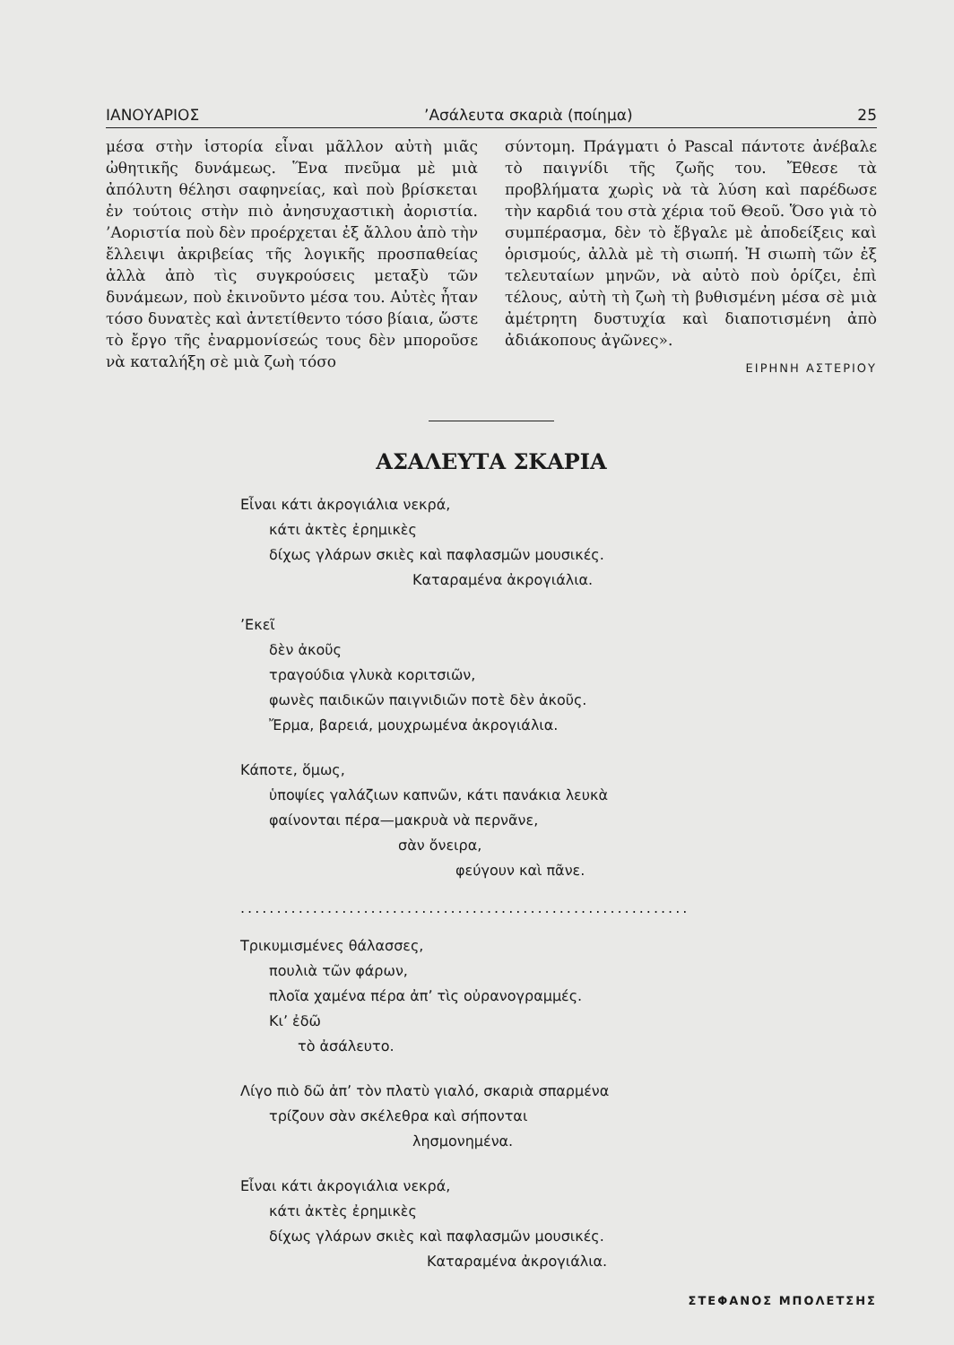ΙΑΝΟΥΑΡΙΟΣ’Ασάλευτα σκαριὰ (ποίημα) 25
μέσα στὴν ἱστορία εἶναι μᾶλλον αὐτὴ μιᾶς ὠθητικῆς δυνάμεως. Ἕνα πνεῦμα μὲ μιὰ ἀπόλυτη θέλησι σαφηνείας, καὶ ποὺ βρί­σκεται ἐν τούτοις στὴν πιὸ ἀνησυχαστικὴ ἀοριστία. ’Αοριστία ποὺ δὲν προέρχεται ἐξ ἄλλου ἀπὸ τὴν ἔλλειψι ἀκριβείας τῆς λογικῆς προσπαθείας ἀλλὰ ἀπὸ τὶς συγ­κρούσεις μεταξὺ τῶν δυνάμεων, ποὺ ἐκινοῦντο μέσα του. Αὐτὲς ἦταν τόσο δυνατὲς καὶ ἀντετίθεντο τόσο βίαια, ὥσ­τε τὸ ἔργο τῆς ἐναρμονίσεώς τους δὲν μποροῦσε νὰ καταλήξη σὲ μιὰ ζωὴ τόσο
σύντομη. Πράγματι ὁ Pascal πάντοτε ἀ­νέβαλε τὸ παιγνίδι τῆς ζωῆς του. Ἔθεσε τὰ προβλήματα χωρὶς νὰ τὰ λύση καὶ πα­ρέδωσε τὴν καρδιά του στὰ χέρια τοῦ Θεοῦ. Ὅσο γιὰ τὸ συμπέρασμα, δὲν τὸ ἔβγαλε μὲ ἀποδείξεις καὶ ὁρισμούς, ἀλλὰ μὲ τὴ σιωπή. Ἡ σιωπὴ τῶν ἐξ τελευταίων μηνῶν, νὰ αὐτὸ ποὺ ὁρίζει, ἐπὶ τέλους, αὐτὴ τὴ ζωὴ τὴ βυθισμένη μέσα σὲ μιὰ ἀμέτρητη δυστυχία καὶ διαποτισμένη ἀπὸ ἀδιάκοπους ἀγῶνες».
ΕΙΡΗΝΗ ΑΣΤΕΡΙΟΥ
ΑΣΑΛΕΥΤΑ ΣΚΑΡΙΑ
Εἶναι κάτι ἀκρογιάλια νεκρά,
  κάτι ἀκτὲς ἐρημικὲς
  δίχως γλάρων σκιὲς καὶ παφλασμῶν μουσικές.
            Καταραμένα ἀκρογιάλια.
’Εκεῖ
  δὲν ἀκοῦς
  τραγούδια γλυκὰ κοριτσιῶν,
  φωνὲς παιδικῶν παιγνιδιῶν ποτὲ δὲν ἀκοῦς.
  Ἔρμα, βαρειά, μουχρωμένα ἀκρογιάλια.
Κάποτε, ὅμως,
  ὑποψίες γαλάζιων καπνῶν, κάτι πανάκια λευκὰ
  φαίνονται πέρα—μακρυὰ νὰ περνᾶνε,
           σὰν ὄνειρα,
               φεύγουν καὶ πᾶνε.
..............................................................
Τρικυμισμένες θάλασσες,
  πουλιὰ τῶν φάρων,
  πλοῖα χαμένα πέρα ἀπ’ τὶς οὐρανογραμμές.
  Κι’ ἐδῶ
    τὸ ἀσάλευτο.
Λίγο πιὸ δῶ ἀπ’ τὸν πλατὺ γιαλό, σκαριὰ σπαρμένα
  τρίζουν σὰν σκέλεθρα καὶ σήπονται
            λησμονημένα.
Εἶναι κάτι ἀκρογιάλια νεκρά,
  κάτι ἀκτὲς ἐρημικὲς
  δίχως γλάρων σκιὲς καὶ παφλασμῶν μουσικές.
             Καταραμένα ἀκρογιάλια.
ΣΤΕΦΑΝΟΣ ΜΠΟΛΕΤΣΗΣ